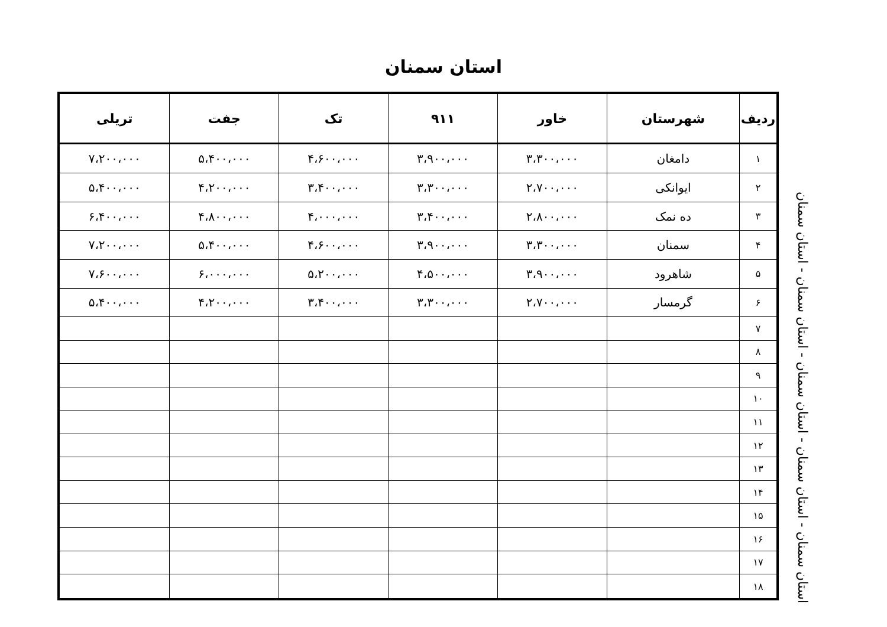استان سمنان
| ردیف | شهرستان | خاور | ۹۱۱ | تک | جفت | تریلی |
| --- | --- | --- | --- | --- | --- | --- |
| ۱ | دامغان | ۳،۳۰۰،۰۰۰ | ۳،۹۰۰،۰۰۰ | ۴،۶۰۰،۰۰۰ | ۵،۴۰۰،۰۰۰ | ۷،۲۰۰،۰۰۰ |
| ۲ | ایوانکی | ۲،۷۰۰،۰۰۰ | ۳،۳۰۰،۰۰۰ | ۳،۴۰۰،۰۰۰ | ۴،۲۰۰،۰۰۰ | ۵،۴۰۰،۰۰۰ |
| ۳ | ده نمک | ۲،۸۰۰،۰۰۰ | ۳،۴۰۰،۰۰۰ | ۴،۰۰۰،۰۰۰ | ۴،۸۰۰،۰۰۰ | ۶،۴۰۰،۰۰۰ |
| ۴ | سمنان | ۳،۳۰۰،۰۰۰ | ۳،۹۰۰،۰۰۰ | ۴،۶۰۰،۰۰۰ | ۵،۴۰۰،۰۰۰ | ۷،۲۰۰،۰۰۰ |
| ۵ | شاهرود | ۳،۹۰۰،۰۰۰ | ۴،۵۰۰،۰۰۰ | ۵،۲۰۰،۰۰۰ | ۶،۰۰۰،۰۰۰ | ۷،۶۰۰،۰۰۰ |
| ۶ | گرمسار | ۲،۷۰۰،۰۰۰ | ۳،۳۰۰،۰۰۰ | ۳،۴۰۰،۰۰۰ | ۴،۲۰۰،۰۰۰ | ۵،۴۰۰،۰۰۰ |
| ۷ | | | | | | |
| ۸ | | | | | | |
| ۹ | | | | | | |
| ۱۰ | | | | | | |
| ۱۱ | | | | | | |
| ۱۲ | | | | | | |
| ۱۳ | | | | | | |
| ۱۴ | | | | | | |
| ۱۵ | | | | | | |
| ۱۶ | | | | | | |
| ۱۷ | | | | | | |
| ۱۸ | | | | | | |
استان سمنان - استان سمنان - استان سمنان - استان سمنان - استان سمنان